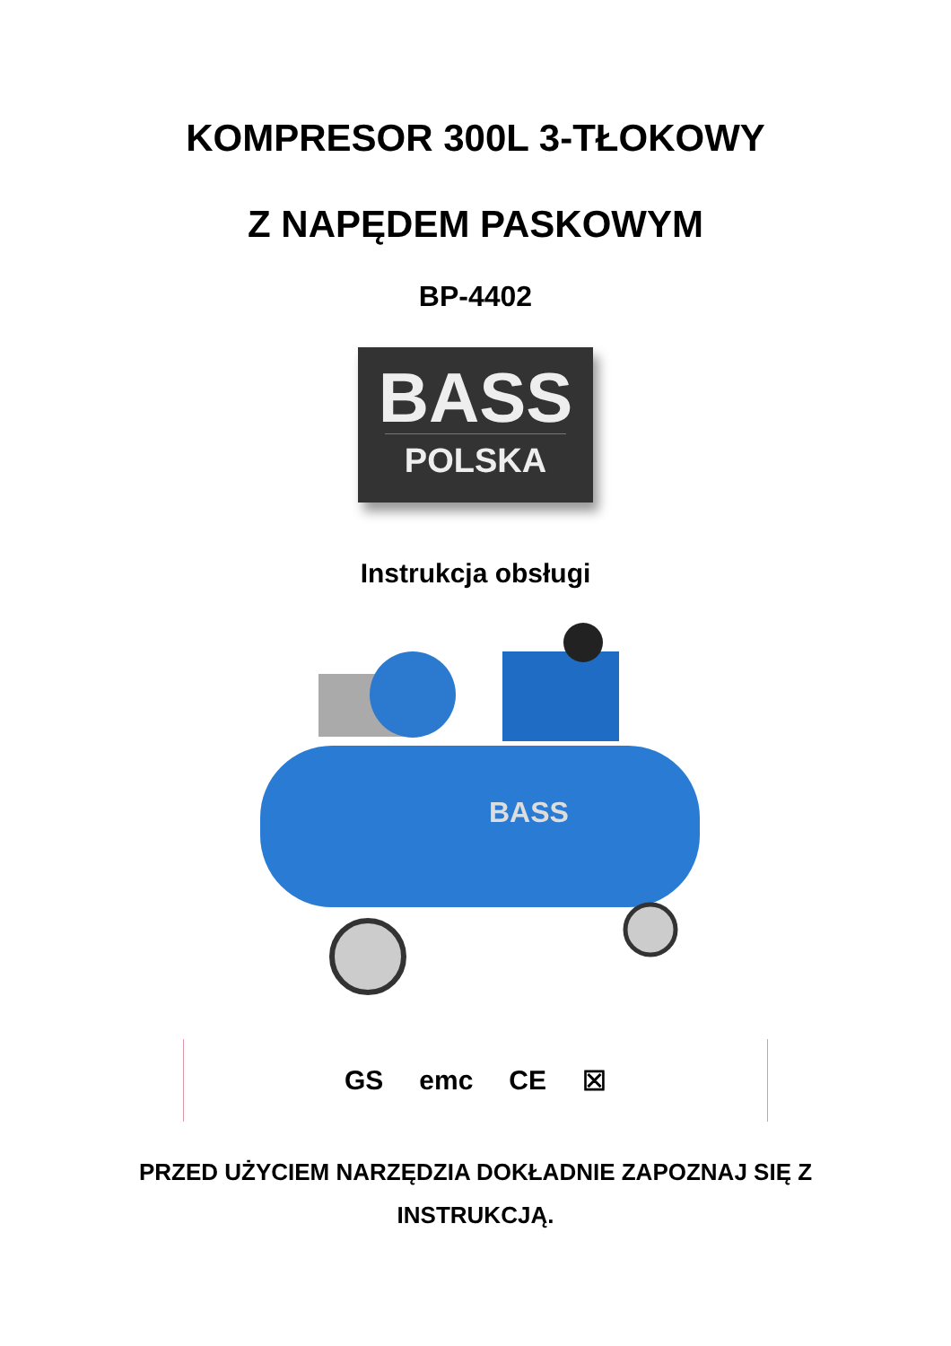KOMPRESOR 300L 3-TŁOKOWY
Z NAPĘDEM PASKOWYM
BP-4402
BASS
POLSKA
Instrukcja obsługi
BASS
GS emc CE ☒
PRZED UŻYCIEM NARZĘDZIA DOKŁADNIE ZAPOZNAJ SIĘ Z
INSTRUKCJĄ.